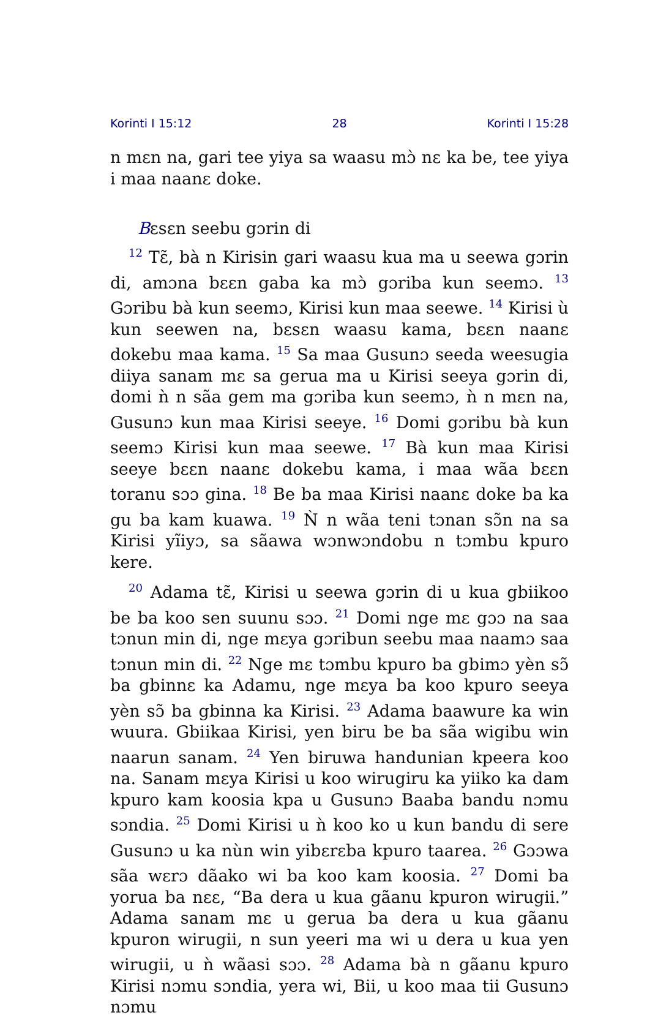Korinti I 15:12 28 Korinti I 15:28
n mɛn na, gari tee yiya sa waasu mɔ̀ nɛ ka be, tee yiya i maa naanɛ doke.
Bɛsɛn seebu gɔrin di
<sup>12</sup> Tɛ̃, bà n Kirisin gari waasu kua ma u seewa gɔrin di, amɔna bɛɛn gaba ka mɔ̀ gɔriba kun seemɔ. <sup>13</sup> Gɔribu bà kun seemɔ, Kirisi kun maa seewe. <sup>14</sup> Kirisi ù kun seewen na, bɛsɛn waasu kama, bɛɛn naanɛ dokebu maa kama. <sup>15</sup> Sa maa Gusunɔ seeda weesugia diiya sanam mɛ sa gerua ma u Kirisi seeya gɔrin di, domi ǹ n sãa gem ma gɔriba kun seemɔ, ǹ n mɛn na, Gusunɔ kun maa Kirisi seeye. <sup>16</sup> Domi gɔribu bà kun seemɔ Kirisi kun maa seewe. <sup>17</sup> Bà kun maa Kirisi seeye bɛɛn naanɛ dokebu kama, i maa wãa bɛɛn toranu sɔɔ gina. <sup>18</sup> Be ba maa Kirisi naanɛ doke ba ka gu ba kam kuawa. <sup>19</sup> Ǹ n wãa teni tɔnan sɔ̃n na sa Kirisi yĩiyɔ, sa sãawa wɔnwɔndobu n tɔmbu kpuro kere.
<sup>20</sup> Adama tɛ̃, Kirisi u seewa gɔrin di u kua gbiikoo be ba koo sen suunu sɔɔ. <sup>21</sup> Domi nge mɛ gɔɔ na saa tɔnun min di, nge mɛya gɔribun seebu maa naamɔ saa tɔnun min di. <sup>22</sup> Nge mɛ tɔmbu kpuro ba gbimɔ yèn sɔ̃ ba gbinnɛ ka Adamu, nge mɛya ba koo kpuro seeya yèn sɔ̃ ba gbinna ka Kirisi. <sup>23</sup> Adama baawure ka win wuura. Gbiikaa Kirisi, yen biru be ba sãa wigibu win naarun sanam. <sup>24</sup> Yen biruwa handunian kpeera koo na. Sanam mɛya Kirisi u koo wirugiru ka yiiko ka dam kpuro kam koosia kpa u Gusunɔ Baaba bandu nɔmu sɔndia. <sup>25</sup> Domi Kirisi u ǹ koo ko u kun bandu di sere Gusunɔ u ka nùn win yibɛrɛba kpuro taarea. <sup>26</sup> Gɔɔwa sãa wɛrɔ dãako wi ba koo kam koosia. <sup>27</sup> Domi ba yorua ba nɛɛ, “Ba dera u kua gãanu kpuron wirugii.” Adama sanam mɛ u gerua ba dera u kua gãanu kpuron wirugii, n sun yeeri ma wi u dera u kua yen wirugii, u ǹ wãasi sɔɔ. <sup>28</sup> Adama bà n gãanu kpuro Kirisi nɔmu sɔndia, yera wi, Bii, u koo maa tii Gusunɔ nɔmu